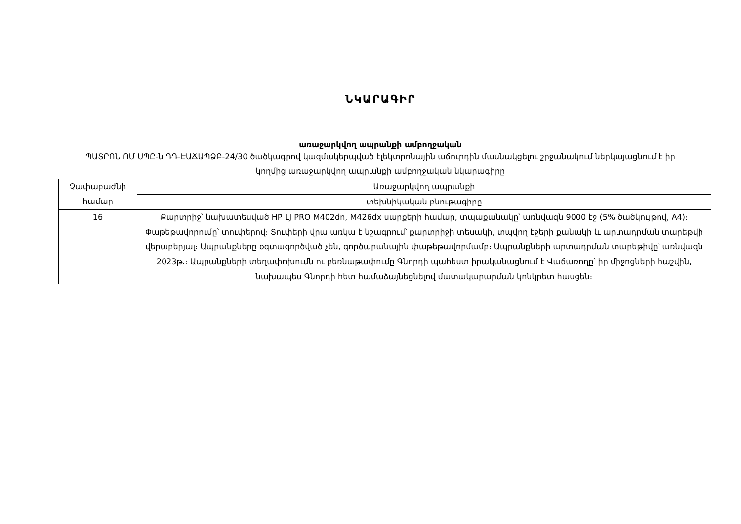ՆԿԱՐԱԳԻՐ
առաջարկվող ապրանքի ամբողջական
ՊԱՏՐՈՆ ՈՄ ՍՊԸ-ն ԴԴ-ԷԱՃԱՊՁԲ-24/30 ծածկագրով կազմակերպված էլեկտրոնային աճուրդին մասնակցելու շրջանակում ներկայացնում է իր կողմից առաջարկվող ապրանքի ամբողջական նկարագիրը
| Չափաբաժնի համար | Առաջարկվող ապրանքի |
| | տեխնիկական բնութագիրը |
| 16 | Քարտրիջ՝ նախատեսված HP LJ PRO M402dn, M426dx սարքերի համար, տպաքանակը՝ առնվազն 9000 էջ (5% ծածկույթով, A4)։ Փաթեթավորումը՝ տուփերով։ Տուփերի վրա առկա է նշագրում՝ քարտրիջի տեսակի, տպվող էջերի քանակի և արտադրման տարեթվի վերաբերյալ։ Ապրանքները օգտագործված չեն, գործարանային փաթեթավորմամբ։ Ապրանքների արտադրման տարեթիվը՝ առնվազն 2023թ.։ Ապրանքների տեղափոխումն ու բեռնաթափումը Գնորդի պահեստ իրականացնում է Վաճառողը՝ իր միջոցների հաշվին, նախապես Գնորդի հետ համաձայնեցնելով մատակարարման կոնկրետ հասցեն։ |